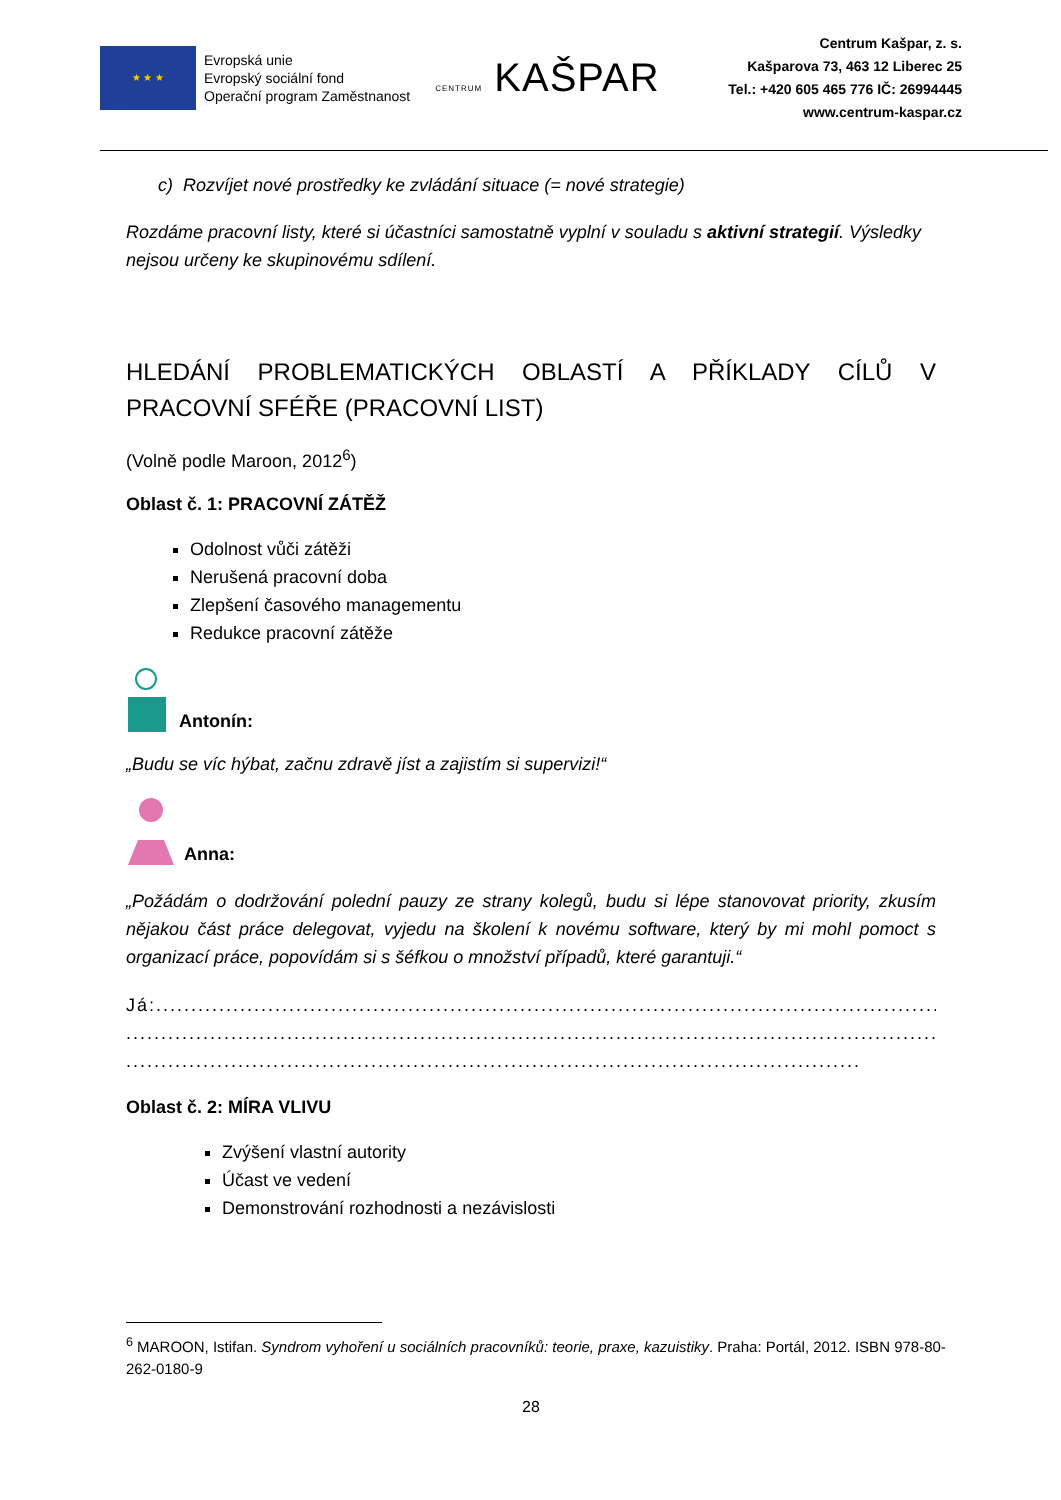★ ★ ★
Evropská unie
Evropský sociální fond
Operační program Zaměstnanost
CENTRUM KAŠPAR
Centrum Kašpar, z. s.
Kašparova 73, 463 12 Liberec 25
Tel.: +420 605 465 776 IČ: 26994445
www.centrum-kaspar.cz
c) Rozvíjet nové prostředky ke zvládání situace (= nové strategie)
Rozdáme pracovní listy, které si účastníci samostatně vyplní v souladu s aktivní strategií. Výsledky nejsou určeny ke skupinovému sdílení.
HLEDÁNÍ PROBLEMATICKÝCH OBLASTÍ A PŘÍKLADY CÍLŮ V PRACOVNÍ SFÉŘE (PRACOVNÍ LIST)
(Volně podle Maroon, 2012<sup>6</sup>)
Oblast č. 1: PRACOVNÍ ZÁTĚŽ
Odolnost vůči zátěži
Nerušená pracovní doba
Zlepšení časového managementu
Redukce pracovní zátěže
Antonín:
„Budu se víc hýbat, začnu zdravě jíst a zajistím si supervizi!“
Anna:
„Požádám o dodržování polední pauzy ze strany kolegů, budu si lépe stanovovat priority, zkusím nějakou část práce delegovat, vyjedu na školení k novému software, který by mi mohl pomoct s organizací práce, popovídám si s šéfkou o množství případů, které garantuji.“
Já:.........................................................................................................................
..........................................................................................................................
.........................................................................................................
Oblast č. 2: MÍRA VLIVU
Zvýšení vlastní autority
Účast ve vedení
Demonstrování rozhodnosti a nezávislosti
<sup>6</sup> MAROON, Istifan. Syndrom vyhoření u sociálních pracovníků: teorie, praxe, kazuistiky. Praha: Portál, 2012. ISBN 978-80-262-0180-9
28